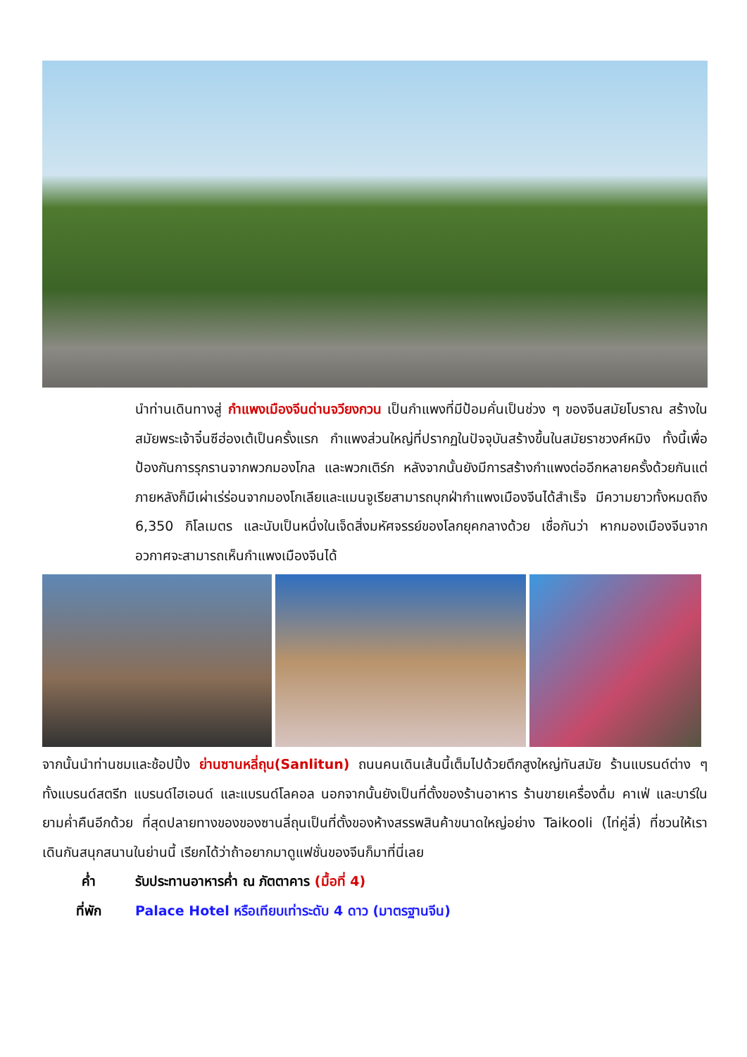นำท่านเดินทางสู่ กำแพงเมืองจีนด่านจวียงกวน เป็นกำแพงที่มีป้อมคั่นเป็นช่วง ๆ ของจีนสมัยโบราณ สร้างในสมัยพระเจ้าจิ๋นซีฮ่องเต้เป็นครั้งแรก กำแพงส่วนใหญ่ที่ปรากฏในปัจจุบันสร้างขึ้นในสมัยราชวงศ์หมิง ทั้งนี้เพื่อป้องกันการรุกรานจากพวกมองโกล และพวกเติร์ก หลังจากนั้นยังมีการสร้างกำแพงต่ออีกหลายครั้งด้วยกันแต่ภายหลังก็มีเผ่าเร่ร่อนจากมองโกเลียและแมนจูเรียสามารถบุกฝ่ากำแพงเมืองจีนได้สำเร็จ มีความยาวทั้งหมดถึง 6,350 กิโลเมตร และนับเป็นหนึ่งในเจ็ดสิ่งมหัศจรรย์ของโลกยุคกลางด้วย เชื่อกันว่า หากมองเมืองจีนจากอวกาศจะสามารถเห็นกำแพงเมืองจีนได้
จากนั้นนำท่านชมและช้อปปิ้ง ย่านซานหลี่ถุน(Sanlitun) ถนนคนเดินเส้นนี้เต็มไปด้วยตึกสูงใหญ่ทันสมัย ร้านแบรนด์ต่าง ๆ ทั้งแบรนด์สตรีท แบรนด์ไฮเอนด์ และแบรนด์โลคอล นอกจากนั้นยังเป็นที่ตั้งของร้านอาหาร ร้านขายเครื่องดื่ม คาเฟ่ และบาร์ในยามค่ำคืนอีกด้วย ที่สุดปลายทางของของซานลี่ถุนเป็นที่ตั้งของห้างสรรพสินค้าขนาดใหญ่อย่าง Taikooli (ไท่คู่ลี่) ที่ชวนให้เราเดินกันสนุกสนานในย่านนี้ เรียกได้ว่าถ้าอยากมาดูแฟชั่นของจีนก็มาที่นี่เลย
ค่ำ รับประทานอาหารค่ำ ณ ภัตตาคาร (มื้อที่ 4)
ที่พัก Palace Hotel หรือเทียบเท่าระดับ 4 ดาว (มาตรฐานจีน)